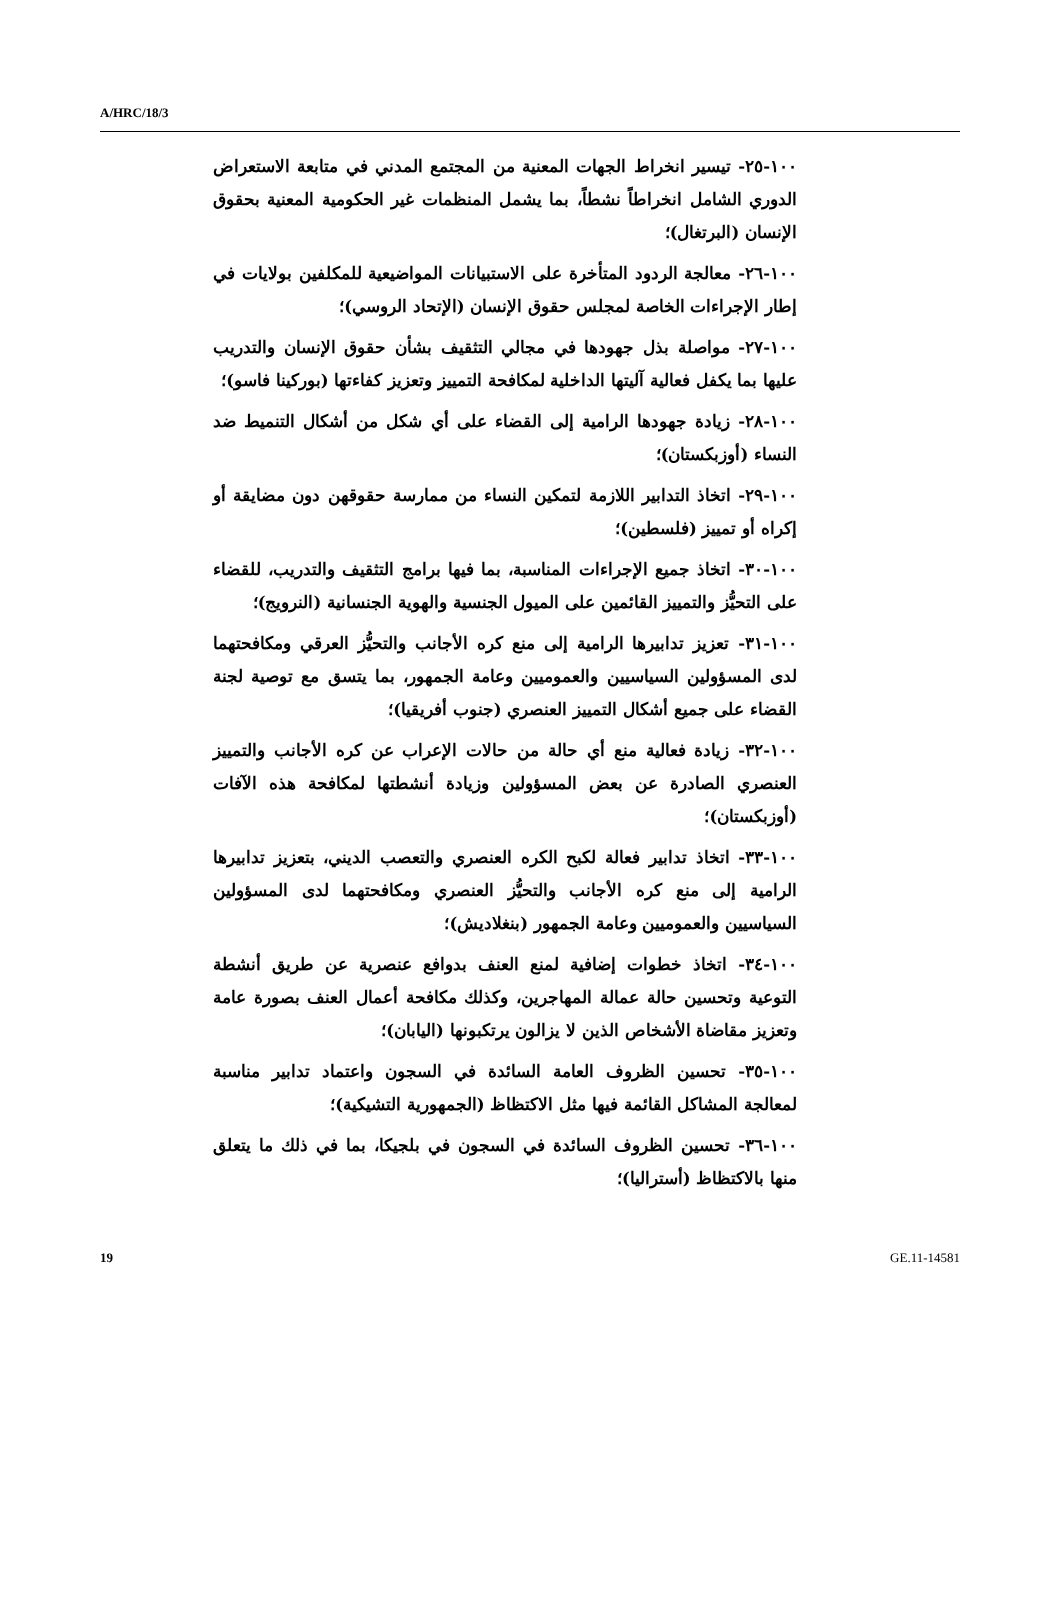A/HRC/18/3
١٠٠-٢٥- تيسير انخراط الجهات المعنية من المجتمع المدني في متابعة الاستعراض الدوري الشامل انخراطاً نشطاً، بما يشمل المنظمات غير الحكومية المعنية بحقوق الإنسان (البرتغال)؛
١٠٠-٢٦- معالجة الردود المتأخرة على الاستبيانات المواضيعية للمكلفين بولايات في إطار الإجراءات الخاصة لمجلس حقوق الإنسان (الإتحاد الروسي)؛
١٠٠-٢٧- مواصلة بذل جهودها في مجالي التثقيف بشأن حقوق الإنسان والتدريب عليها بما يكفل فعالية آليتها الداخلية لمكافحة التمييز وتعزيز كفاءتها (بوركينا فاسو)؛
١٠٠-٢٨- زيادة جهودها الرامية إلى القضاء على أي شكل من أشكال التنميط ضد النساء (أوزبكستان)؛
١٠٠-٢٩- اتخاذ التدابير اللازمة لتمكين النساء من ممارسة حقوقهن دون مضايقة أو إكراه أو تمييز (فلسطين)؛
١٠٠-٣٠- اتخاذ جميع الإجراءات المناسبة، بما فيها برامج التثقيف والتدريب، للقضاء على التحيُّز والتمييز القائمين على الميول الجنسية والهوية الجنسانية (النرويج)؛
١٠٠-٣١- تعزيز تدابيرها الرامية إلى منع كره الأجانب والتحيُّز العرقي ومكافحتهما لدى المسؤولين السياسيين والعموميين وعامة الجمهور، بما يتسق مع توصية لجنة القضاء على جميع أشكال التمييز العنصري (جنوب أفريقيا)؛
١٠٠-٣٢- زيادة فعالية منع أي حالة من حالات الإعراب عن كره الأجانب والتمييز العنصري الصادرة عن بعض المسؤولين وزيادة أنشطتها لمكافحة هذه الآفات (أوزبكستان)؛
١٠٠-٣٣- اتخاذ تدابير فعالة لكبح الكره العنصري والتعصب الديني، بتعزيز تدابيرها الرامية إلى منع كره الأجانب والتحيُّز العنصري ومكافحتهما لدى المسؤولين السياسيين والعموميين وعامة الجمهور (بنغلاديش)؛
١٠٠-٣٤- اتخاذ خطوات إضافية لمنع العنف بدوافع عنصرية عن طريق أنشطة التوعية وتحسين حالة عمالة المهاجرين، وكذلك مكافحة أعمال العنف بصورة عامة وتعزيز مقاضاة الأشخاص الذين لا يزالون يرتكبونها (اليابان)؛
١٠٠-٣٥- تحسين الظروف العامة السائدة في السجون واعتماد تدابير مناسبة لمعالجة المشاكل القائمة فيها مثل الاكتظاظ (الجمهورية التشيكية)؛
١٠٠-٣٦- تحسين الظروف السائدة في السجون في بلجيكا، بما في ذلك ما يتعلق منها بالاكتظاظ (أستراليا)؛
19 GE.11-14581